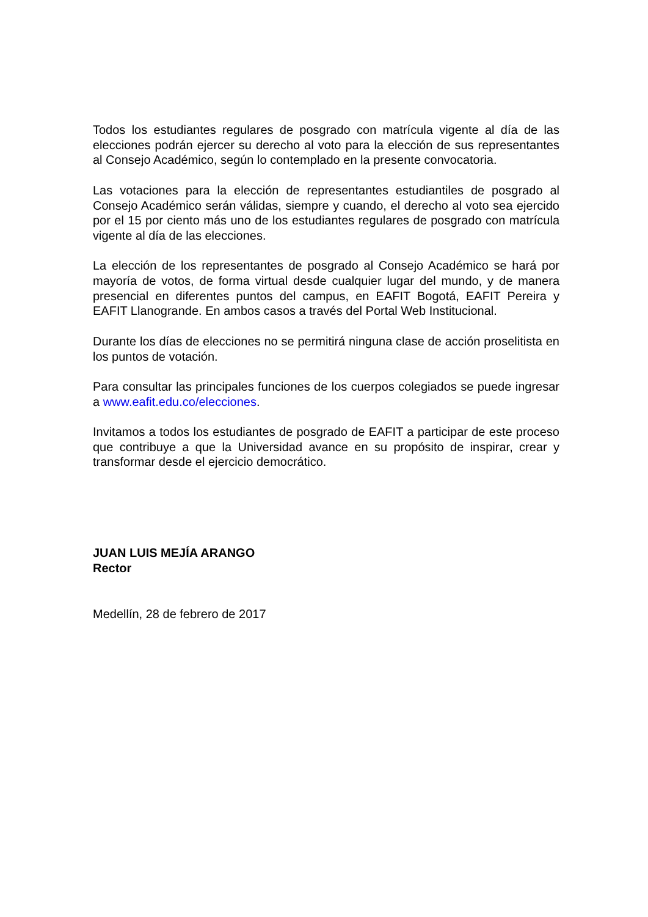Todos los estudiantes regulares de posgrado con matrícula vigente al día de las elecciones podrán ejercer su derecho al voto para la elección de sus representantes al Consejo Académico, según lo contemplado en la presente convocatoria.
Las votaciones para la elección de representantes estudiantiles de posgrado al Consejo Académico serán válidas, siempre y cuando, el derecho al voto sea ejercido por el 15 por ciento más uno de los estudiantes regulares de posgrado con matrícula vigente al día de las elecciones.
La elección de los representantes de posgrado al Consejo Académico se hará por mayoría de votos, de forma virtual desde cualquier lugar del mundo, y de manera presencial en diferentes puntos del campus, en EAFIT Bogotá, EAFIT Pereira y EAFIT Llanogrande. En ambos casos a través del Portal Web Institucional.
Durante los días de elecciones no se permitirá ninguna clase de acción proselitista en los puntos de votación.
Para consultar las principales funciones de los cuerpos colegiados se puede ingresar a www.eafit.edu.co/elecciones.
Invitamos a todos los estudiantes de posgrado de EAFIT a participar de este proceso que contribuye a que la Universidad avance en su propósito de inspirar, crear y transformar desde el ejercicio democrático.
JUAN LUIS MEJÍA ARANGO
Rector
Medellín, 28 de febrero de 2017